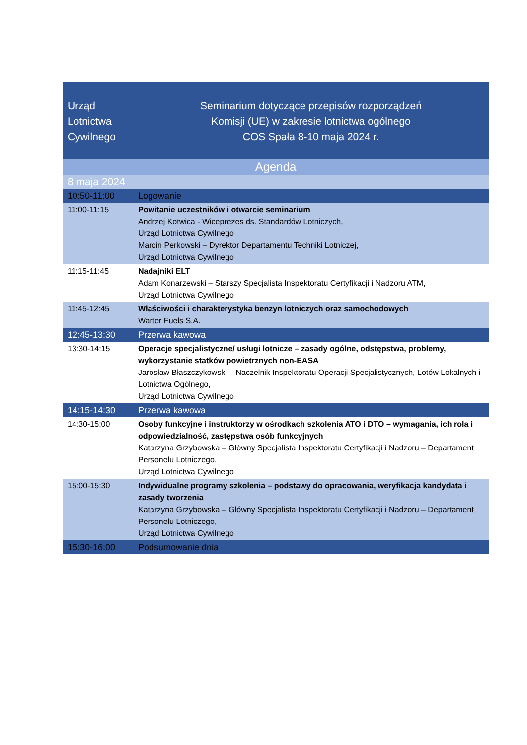| Urząd Lotnictwa Cywilnego | Seminarium dotyczące przepisów rozporządzeń Komisji (UE) w zakresie lotnictwa ogólnego COS Spała 8-10 maja 2024 r. |
| Agenda | |
| 8 maja 2024 | |
| 10:50-11:00 | Logowanie |
| 11:00-11:15 | Powitanie uczestników i otwarcie seminarium Andrzej Kotwica - Wiceprezes ds. Standardów Lotniczych, Urząd Lotnictwa Cywilnego Marcin Perkowski – Dyrektor Departamentu Techniki Lotniczej, Urząd Lotnictwa Cywilnego |
| 11:15-11:45 | Nadajniki ELT Adam Konarzewski – Starszy Specjalista Inspektoratu Certyfikacji i Nadzoru ATM, Urząd Lotnictwa Cywilnego |
| 11:45-12:45 | Właściwości i charakterystyka benzyn lotniczych oraz samochodowych Warter Fuels S.A. |
| 12:45-13:30 | Przerwa kawowa |
| 13:30-14:15 | Operacje specjalistyczne/ usługi lotnicze – zasady ogólne, odstępstwa, problemy, wykorzystanie statków powietrznych non-EASA Jarosław Błaszczykowski – Naczelnik Inspektoratu Operacji Specjalistycznych, Lotów Lokalnych i Lotnictwa Ogólnego, Urząd Lotnictwa Cywilnego |
| 14:15-14:30 | Przerwa kawowa |
| 14:30-15:00 | Osoby funkcyjne i instruktorzy w ośrodkach szkolenia ATO i DTO – wymagania, ich rola i odpowiedzialność, zastępstwa osób funkcyjnych Katarzyna Grzybowska – Główny Specjalista Inspektoratu Certyfikacji i Nadzoru – Departament Personelu Lotniczego, Urząd Lotnictwa Cywilnego |
| 15:00-15:30 | Indywidualne programy szkolenia – podstawy do opracowania, weryfikacja kandydata i zasady tworzenia Katarzyna Grzybowska – Główny Specjalista Inspektoratu Certyfikacji i Nadzoru – Departament Personelu Lotniczego, Urząd Lotnictwa Cywilnego |
| 15:30-16:00 | Podsumowanie dnia |